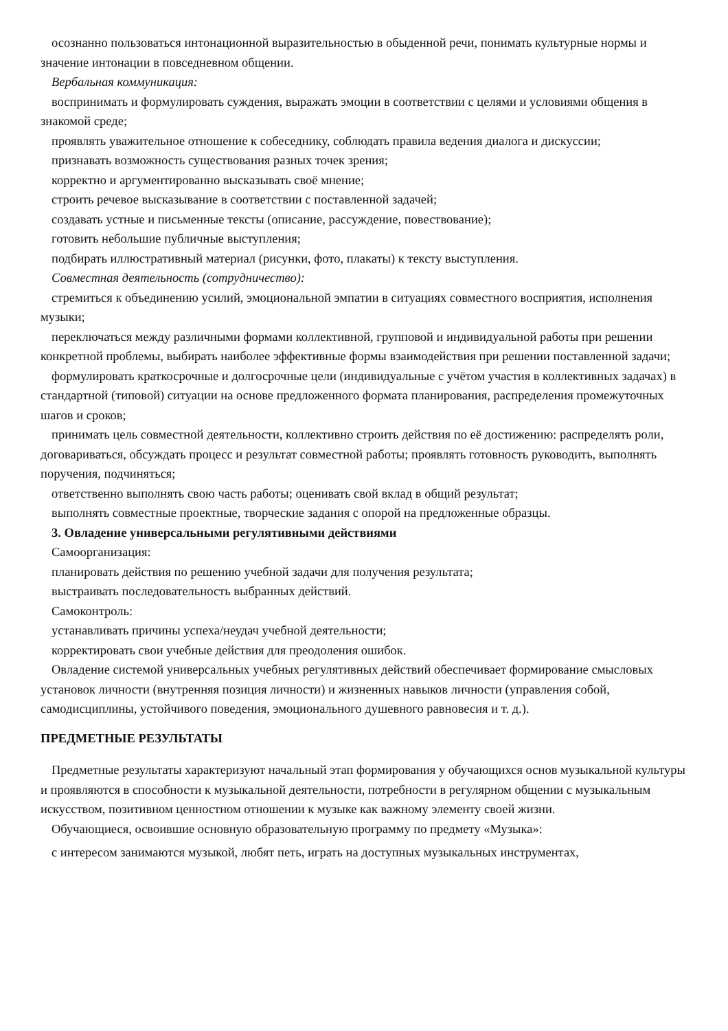осознанно пользоваться интонационной выразительностью в обыденной речи, понимать культурные нормы и значение интонации в повседневном общении.
Вербальная коммуникация:
воспринимать и формулировать суждения, выражать эмоции в соответствии с целями и условиями общения в знакомой среде;
проявлять уважительное отношение к собеседнику, соблюдать правила ведения диалога и дискуссии;
признавать возможность существования разных точек зрения;
корректно и аргументированно высказывать своё мнение;
строить речевое высказывание в соответствии с поставленной задачей;
создавать устные и письменные тексты (описание, рассуждение, повествование);
готовить небольшие публичные выступления;
подбирать иллюстративный материал (рисунки, фото, плакаты) к тексту выступления.
Совместная деятельность (сотрудничество):
стремиться к объединению усилий, эмоциональной эмпатии в ситуациях совместного восприятия, исполнения музыки;
переключаться между различными формами коллективной, групповой и индивидуальной работы при решении конкретной проблемы, выбирать наиболее эффективные формы взаимодействия при решении поставленной задачи;
формулировать краткосрочные и долгосрочные цели (индивидуальные с учётом участия в коллективных задачах) в стандартной (типовой) ситуации на основе предложенного формата планирования, распределения промежуточных шагов и сроков;
принимать цель совместной деятельности, коллективно строить действия по её достижению: распределять роли, договариваться, обсуждать процесс и результат совместной работы; проявлять готовность руководить, выполнять поручения, подчиняться;
ответственно выполнять свою часть работы; оценивать свой вклад в общий результат;
выполнять совместные проектные, творческие задания с опорой на предложенные образцы.
3. Овладение универсальными регулятивными действиями
Самоорганизация:
планировать действия по решению учебной задачи для получения результата;
выстраивать последовательность выбранных действий.
Самоконтроль:
устанавливать причины успеха/неудач учебной деятельности;
корректировать свои учебные действия для преодоления ошибок.
Овладение системой универсальных учебных регулятивных действий обеспечивает формирование смысловых установок личности (внутренняя позиция личности) и жизненных навыков личности (управления собой, самодисциплины, устойчивого поведения, эмоционального душевного равновесия и т. д.).
ПРЕДМЕТНЫЕ РЕЗУЛЬТАТЫ
Предметные результаты характеризуют начальный этап формирования у обучающихся основ музыкальной культуры и проявляются в способности к музыкальной деятельности, потребности в регулярном общении с музыкальным искусством, позитивном ценностном отношении к музыке как важному элементу своей жизни.
Обучающиеся, освоившие основную образовательную программу по предмету «Музыка»:
с интересом занимаются музыкой, любят петь, играть на доступных музыкальных инструментах,